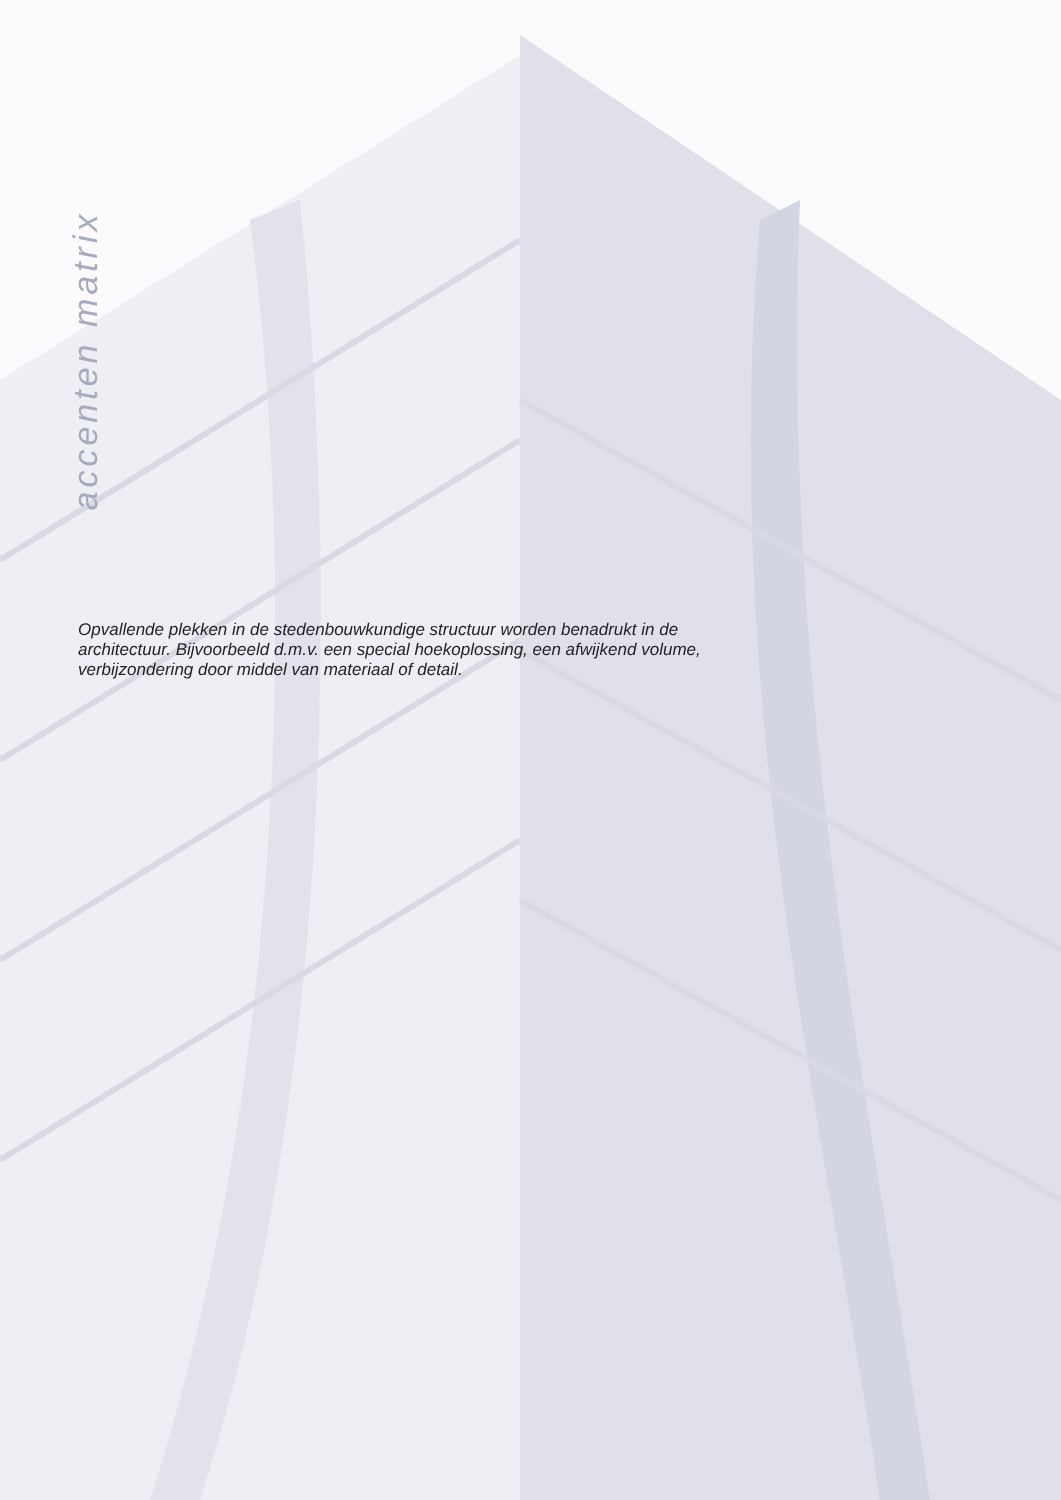accenten matrix
Opvallende plekken in de stedenbouwkundige structuur worden benadrukt in de architectuur. Bijvoorbeeld d.m.v. een special hoekoplossing, een afwijkend volume, verbijzondering door middel van materiaal of detail.